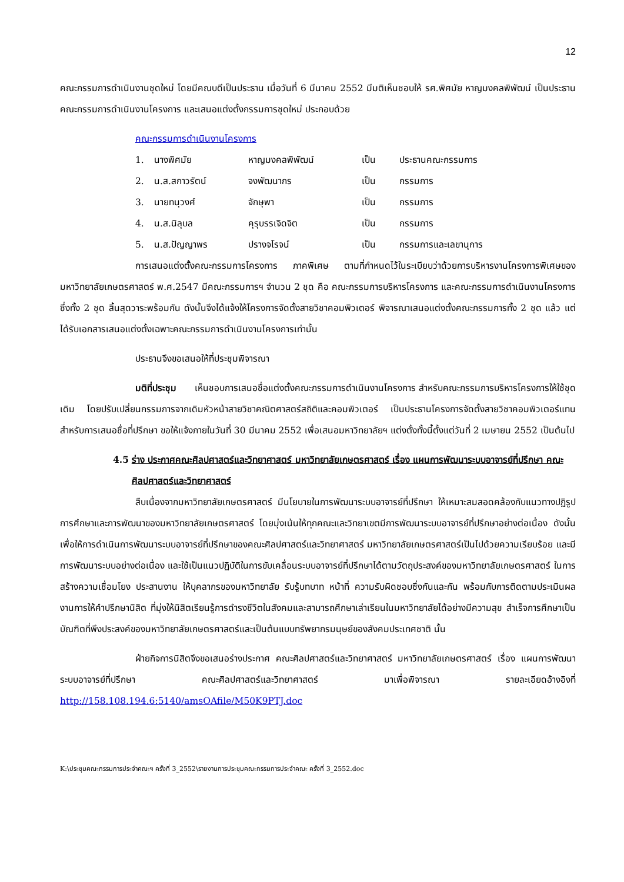12
คณะกรรมการดำเนินงานชุดใหม่ โดยมีคณบดีเป็นประธาน เมื่อวันที่ 6 มีนาคม 2552 มีมติเห็นชอบให้ รศ.พิศมัย หาญมงคลพิพัฒน์ เป็นประธานคณะกรรมการดำเนินงานโครงการ และเสนอแต่งตั้งกรรมการชุดใหม่ ประกอบด้วย
คณะกรรมการดำเนินงานโครงการ
| 1. | นางพิศมัย | หาญมงคลพิพัฒน์ | เป็น | ประธานคณะกรรมการ |
| 2. | น.ส.สกาวรัตน์ | จงพัฒนากร | เป็น | กรรมการ |
| 3. | นายทนุวงศ์ | จักษุพา | เป็น | กรรมการ |
| 4. | น.ส.นิลุบล | คุรุบรรเจิดจิต | เป็น | กรรมการ |
| 5. | น.ส.ปัญญาพร | ปรางจโรจน์ | เป็น | กรรมการและเลขานุการ |
การเสนอแต่งตั้งคณะกรรมการโครงการ ภาคพิเศษ ตามที่กำหนดไว้ในระเบียบว่าด้วยการบริหารงานโครงการพิเศษของมหาวิทยาลัยเกษตรศาสตร์ พ.ศ.2547 มีคณะกรรมการฯ จำนวน 2 ชุด คือ คณะกรรมการบริหารโครงการ และคณะกรรมการดำเนินงานโครงการ ซึ่งทั้ง 2 ชุด สิ้นสุดวาระพร้อมกัน ดังนั้นจึงได้แจ้งให้โครงการจัดตั้งสายวิชาคอมพิวเตอร์ พิจารณาเสนอแต่งตั้งคณะกรรมการทั้ง 2 ชุด แล้ว แต่ได้รับเอกสารเสนอแต่งตั้งเฉพาะคณะกรรมการดำเนินงานโครงการเท่านั้น
ประธานจึงขอเสนอให้ที่ประชุมพิจารณา
มติที่ประชุม เห็นชอบการเสนอชื่อแต่งตั้งคณะกรรมการดำเนินงานโครงการ สำหรับคณะกรรมการบริหารโครงการให้ใช้ชุดเดิม โดยปรับเปลี่ยนกรรมการจากเดิมหัวหน้าสายวิชาคณิตศาสตร์สถิติและคอมพิวเตอร์ เป็นประธานโครงการจัดตั้งสายวิชาคอมพิวเตอร์แทน สำหรับการเสนอชื่อที่ปรึกษา ขอให้แจ้งภายในวันที่ 30 มีนาคม 2552 เพื่อเสนอมหาวิทยาลัยฯ แต่งตั้งทั้งนี้ตั้งแต่วันที่ 2 เมษายน 2552 เป็นต้นไป
4.5 ร่าง ประกาศคณะศิลปศาสตร์และวิทยาศาสตร์ มหาวิทยาลัยเกษตรศาสตร์ เรื่อง แผนการพัฒนาระบบอาจารย์ที่ปรึกษา คณะศิลปศาสตร์และวิทยาศาสตร์
สืบเนื่องจากมหาวิทยาลัยเกษตรศาสตร์ มีนโยบายในการพัฒนาระบบอาจารย์ที่ปรึกษา ให้เหมาะสมสอดคล้องกับแนวทางปฏิรูปการศึกษาและการพัฒนาของมหาวิทยาลัยเกษตรศาสตร์ โดยมุ่งเน้นให้ทุกคณะและวิทยาเขตมีการพัฒนาระบบอาจารย์ที่ปรึกษาอย่างต่อเนื่อง ดังนั้น เพื่อให้การดำเนินการพัฒนาระบบอาจารย์ที่ปรึกษาของคณะศิลปศาสตร์และวิทยาศาสตร์ มหาวิทยาลัยเกษตรศาสตร์เป็นไปด้วยความเรียบร้อย และมีการพัฒนาระบบอย่างต่อเนื่อง และใช้เป็นแนวปฏิบัติในการขับเคลื่อนระบบอาจารย์ที่ปรึกษาได้ตามวัตถุประสงค์ของมหาวิทยาลัยเกษตรศาสตร์ ในการสร้างความเชื่อมโยง ประสานงาน ให้บุคลากรของมหาวิทยาลัย รับรู้บทบาท หน้าที่ ความรับผิดชอบซึ่งกันและกัน พร้อมกับการติดตามประเมินผลงานการให้คำปรึกษานิสิต ที่มุ่งให้นิสิตเรียนรู้การดำรงชีวิตในสังคมและสามารถศึกษาเล่าเรียนในมหาวิทยาลัยได้อย่างมีความสุข สำเร็จการศึกษาเป็นบัณฑิตที่พึงประสงค์ของมหาวิทยาลัยเกษตรศาสตร์และเป็นต้นแบบทรัพยากรมนุษย์ของสังคมประเทศชาติ นั้น
ฝ่ายกิจการนิสิตจึงขอเสนอร่างประกาศ คณะศิลปศาสตร์และวิทยาศาสตร์ มหาวิทยาลัยเกษตรศาสตร์ เรื่อง แผนการพัฒนาระบบอาจารย์ที่ปรึกษา คณะศิลปศาสตร์และวิทยาศาสตร์ มาเพื่อพิจารณา รายละเอียดอ้างอิงที่ http://158.108.194.6:5140/amsOAfile/M50K9PTJ.doc
K:\ประชุมคณะกรรมการประจำคณะฯ ครั้งที่ 3_2552\รายงานการประชุมคณะกรรมการประจำคณะ ครั้งที่ 3_2552.doc